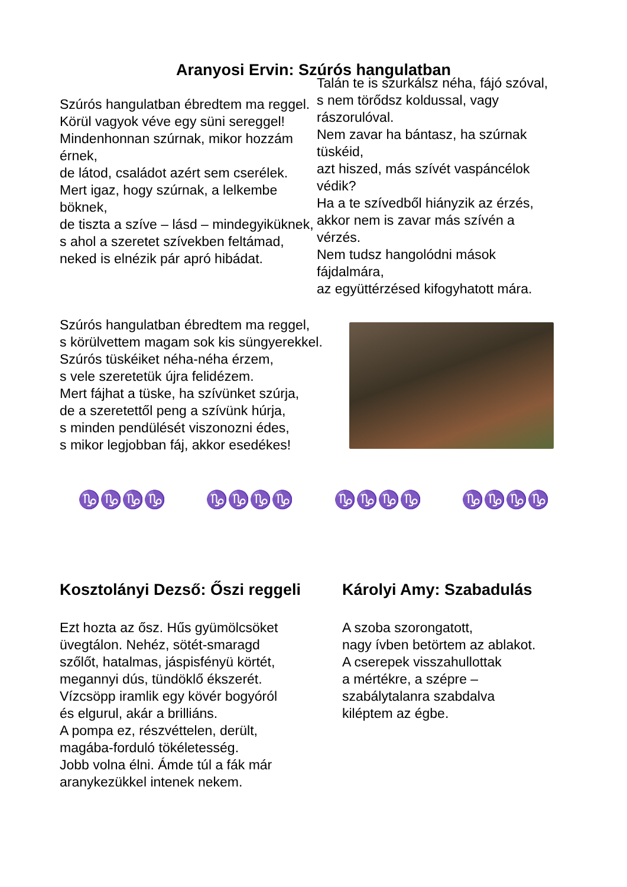Aranyosi Ervin: Szúrós hangulatban
Szúrós hangulatban ébredtem ma reggel.
Körül vagyok véve egy süni sereggel!
Mindenhonnan szúrnak, mikor hozzám érnek,
de látod, családot azért sem cserélek.
Mert igaz, hogy szúrnak, a lelkembe böknek,
de tiszta a szíve – lásd – mindegyiküknek,
s ahol a szeretet szívekben feltámad,
neked is elnézik pár apró hibádat.
Talán te is szurkálsz néha, fájó szóval,
s nem törődsz koldussal, vagy rászorulóval.
Nem zavar ha bántasz, ha szúrnak tüskéid,
azt hiszed, más szívét vaspáncélok védik?
Ha a te szívedből hiányzik az érzés,
akkor nem is zavar más szívén a vérzés.
Nem tudsz hangolódni mások fájdalmára,
az együttérzésed kifogyhatott mára.
Szúrós hangulatban ébredtem ma reggel,
s körülvettem magam sok kis süngyerekkel.
Szúrós tüskéiket néha-néha érzem,
s vele szeretetük újra felidézem.
Mert fájhat a tüske, ha szívünket szúrja,
de a szeretettől peng a szívünk húrja,
s minden pendülését viszonozni édes,
s mikor legjobban fáj, akkor esedékes!
♑♑♑♑ ♑♑♑♑ ♑♑♑♑ ♑♑♑♑
Kosztolányi Dezső: Őszi reggeli
Ezt hozta az ősz. Hűs gyümölcsöket
üvegtálon. Nehéz, sötét-smaragd
szőlőt, hatalmas, jáspisfényü körtét,
megannyi dús, tündöklő ékszerét.
Vízcsöpp iramlik egy kövér bogyóról
és elgurul, akár a brilliáns.
A pompa ez, részvéttelen, derült,
magába-forduló tökéletesség.
Jobb volna élni. Ámde túl a fák már
aranykezükkel intenek nekem.
Károlyi Amy: Szabadulás
A szoba szorongatott,
nagy ívben betörtem az ablakot.
A cserepek visszahullottak
a mértékre, a szépre –
szabálytalanra szabdalva
kiléptem az égbe.